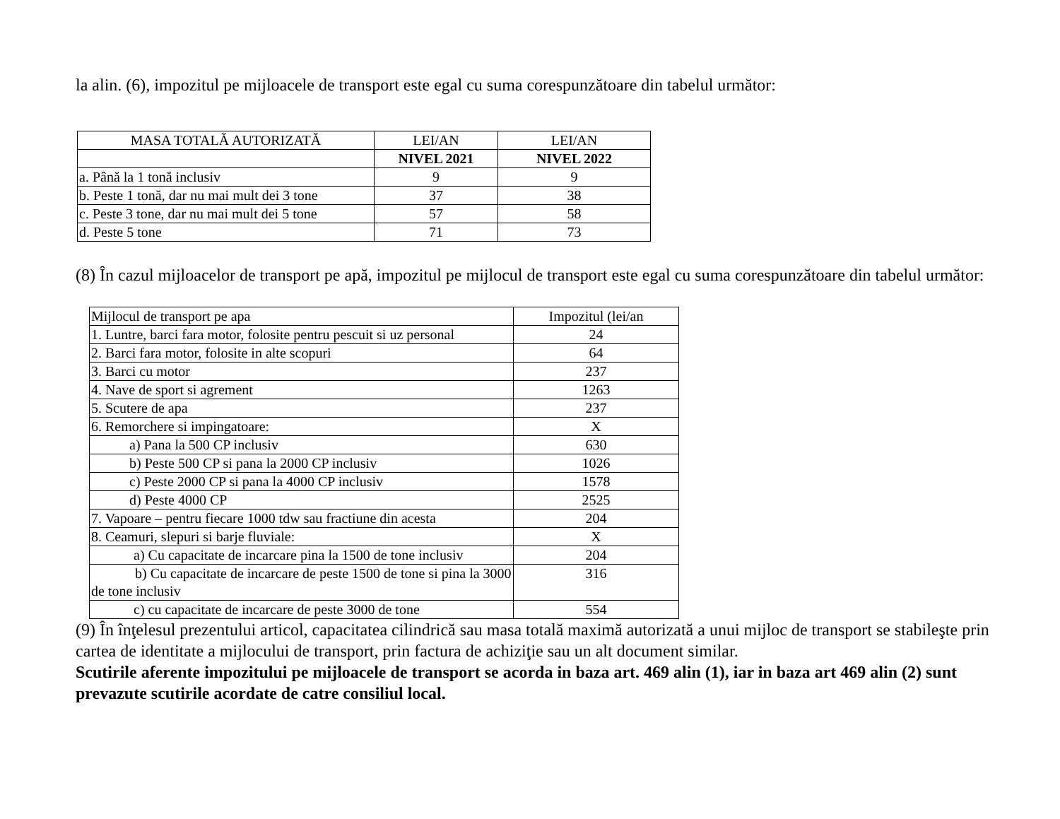la alin. (6), impozitul pe mijloacele de transport este egal cu suma corespunzătoare din tabelul următor:
| MASA TOTALĂ AUTORIZATĂ | LEI/AN | LEI/AN |
| --- | --- | --- |
| | NIVEL 2021 | NIVEL 2022 |
| a. Până la 1 tonă inclusiv | 9 | 9 |
| b. Peste 1 tonă, dar nu mai mult dei 3 tone | 37 | 38 |
| c. Peste 3 tone, dar nu mai mult dei 5 tone | 57 | 58 |
| d. Peste 5 tone | 71 | 73 |
(8) În cazul mijloacelor de transport pe apă, impozitul pe mijlocul de transport este egal cu suma corespunzătoare din tabelul următor:
| Mijlocul de transport pe apa | Impozitul (lei/an |
| 1. Luntre, barci fara motor, folosite pentru pescuit si uz personal | 24 |
| 2. Barci fara motor, folosite in alte scopuri | 64 |
| 3. Barci cu motor | 237 |
| 4. Nave de sport si agrement | 1263 |
| 5. Scutere de apa | 237 |
| 6. Remorchere si impingatoare: | X |
| a) Pana la 500 CP inclusiv | 630 |
| b) Peste 500 CP si pana la 2000 CP inclusiv | 1026 |
| c) Peste 2000 CP si pana la 4000 CP inclusiv | 1578 |
| d) Peste 4000 CP | 2525 |
| 7. Vapoare – pentru fiecare 1000 tdw sau fractiune din acesta | 204 |
| 8. Ceamuri, slepuri si barje fluviale: | X |
| a) Cu capacitate de incarcare pina la 1500 de tone inclusiv | 204 |
| b) Cu capacitate de incarcare de peste 1500 de tone si pina la 3000 de tone inclusiv | 316 |
| c) cu capacitate de incarcare de peste 3000 de tone | 554 |
(9) În înţelesul prezentului articol, capacitatea cilindrică sau masa totală maximă autorizată a unui mijloc de transport se stabileşte prin cartea de identitate a mijlocului de transport, prin factura de achiziţie sau un alt document similar.
Scutirile aferente impozitului pe mijloacele de transport se acorda in baza art. 469 alin (1), iar in baza art 469 alin (2) sunt prevazute scutirile acordate de catre consiliul local.